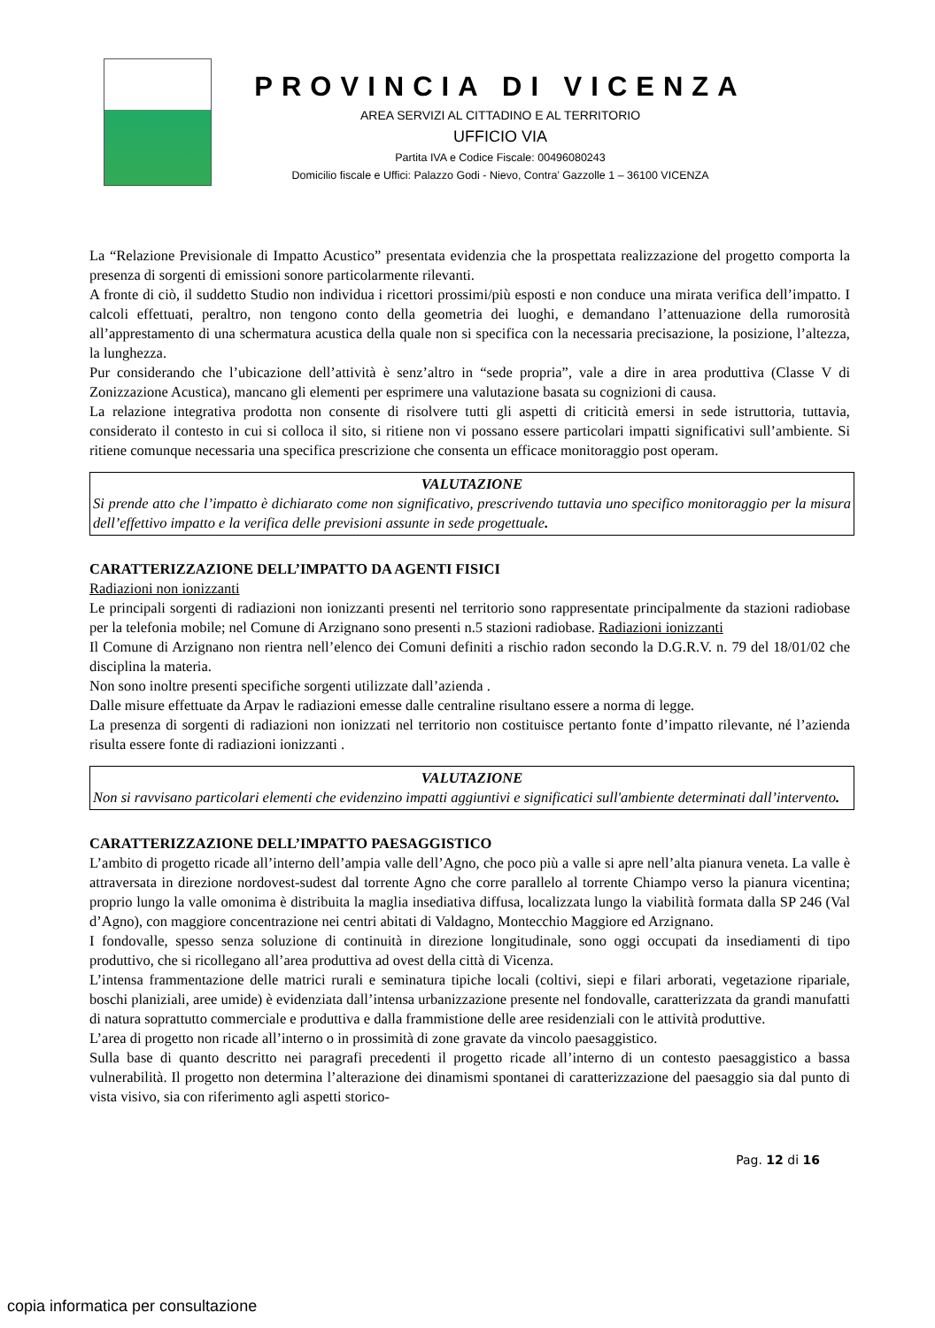PROVINCIA DI VICENZA
AREA SERVIZI AL CITTADINO E AL TERRITORIO
UFFICIO VIA
Partita IVA e Codice Fiscale: 00496080243
Domicilio fiscale e Uffici: Palazzo Godi - Nievo, Contra’ Gazzolle 1 – 36100 VICENZA
La “Relazione Previsionale di Impatto Acustico” presentata evidenzia che la prospettata realizzazione del progetto comporta la presenza di sorgenti di emissioni sonore particolarmente rilevanti.
A fronte di ciò, il suddetto Studio non individua i ricettori prossimi/più esposti e non conduce una mirata verifica dell’impatto. I calcoli effettuati, peraltro, non tengono conto della geometria dei luoghi, e demandano l’attenuazione della rumorosità all’apprestamento di una schermatura acustica della quale non si specifica con la necessaria precisazione, la posizione, l’altezza, la lunghezza.
Pur considerando che l’ubicazione dell’attività è senz’altro in “sede propria”, vale a dire in area produttiva (Classe V di Zonizzazione Acustica), mancano gli elementi per esprimere una valutazione basata su cognizioni di causa.
La relazione integrativa prodotta non consente di risolvere tutti gli aspetti di criticità emersi in sede istruttoria, tuttavia, considerato il contesto in cui si colloca il sito, si ritiene non vi possano essere particolari impatti significativi sull’ambiente. Si ritiene comunque necessaria una specifica prescrizione che consenta un efficace monitoraggio post operam.
VALUTAZIONE
Si prende atto che l’impatto è dichiarato come non significativo, prescrivendo tuttavia uno specifico monitoraggio per la misura dell’effettivo impatto e la verifica delle previsioni assunte in sede progettuale.
CARATTERIZZAZIONE DELL’IMPATTO DA AGENTI FISICI
Radiazioni non ionizzanti
Le principali sorgenti di radiazioni non ionizzanti presenti nel territorio sono rappresentate principalmente da stazioni radiobase per la telefonia mobile; nel Comune di Arzignano sono presenti n.5 stazioni radiobase. Radiazioni ionizzanti
Il Comune di Arzignano non rientra nell’elenco dei Comuni definiti a rischio radon secondo la D.G.R.V. n. 79 del 18/01/02 che disciplina la materia.
Non sono inoltre presenti specifiche sorgenti utilizzate dall’azienda .
Dalle misure effettuate da Arpav le radiazioni emesse dalle centraline risultano essere a norma di legge.
La presenza di sorgenti di radiazioni non ionizzati nel territorio non costituisce pertanto fonte d’impatto rilevante, né l’azienda risulta essere fonte di radiazioni ionizzanti .
VALUTAZIONE
Non si ravvisano particolari elementi che evidenzino impatti aggiuntivi e significatici sull'ambiente determinati dall’intervento.
CARATTERIZZAZIONE DELL’IMPATTO PAESAGGISTICO
L’ambito di progetto ricade all’interno dell’ampia valle dell’Agno, che poco più a valle si apre nell’alta pianura veneta. La valle è attraversata in direzione nordovest-sudest dal torrente Agno che corre parallelo al torrente Chiampo verso la pianura vicentina; proprio lungo la valle omonima è distribuita la maglia insediativa diffusa, localizzata lungo la viabilità formata dalla SP 246 (Val d’Agno), con maggiore concentrazione nei centri abitati di Valdagno, Montecchio Maggiore ed Arzignano.
I fondovalle, spesso senza soluzione di continuità in direzione longitudinale, sono oggi occupati da insediamenti di tipo produttivo, che si ricollegano all’area produttiva ad ovest della città di Vicenza.
L’intensa frammentazione delle matrici rurali e seminatura tipiche locali (coltivi, siepi e filari arborati, vegetazione ripariale, boschi planiziali, aree umide) è evidenziata dall’intensa urbanizzazione presente nel fondovalle, caratterizzata da grandi manufatti di natura soprattutto commerciale e produttiva e dalla frammistione delle aree residenziali con le attività produttive.
L’area di progetto non ricade all’interno o in prossimità di zone gravate da vincolo paesaggistico.
Sulla base di quanto descritto nei paragrafi precedenti il progetto ricade all’interno di un contesto paesaggistico a bassa vulnerabilità. Il progetto non determina l’alterazione dei dinamismi spontanei di caratterizzazione del paesaggio sia dal punto di vista visivo, sia con riferimento agli aspetti storico-
Pag. 12 di 16
copia informatica per consultazione